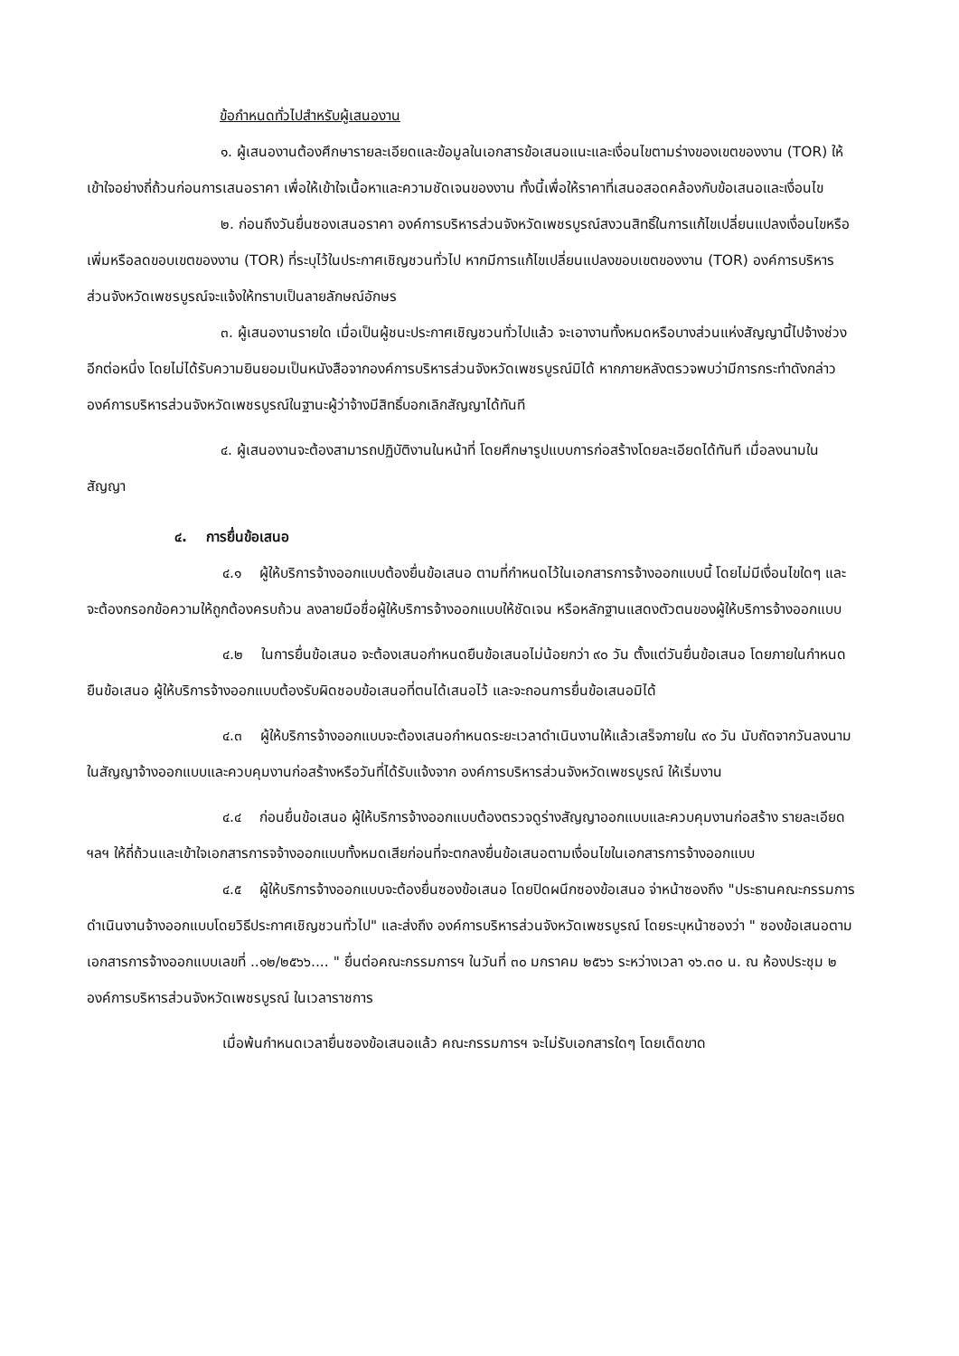ข้อกำหนดทั่วไปสำหรับผู้เสนองาน
๑. ผู้เสนองานต้องศึกษารายละเอียดและข้อมูลในเอกสารข้อเสนอแนะและเงื่อนไขตามร่างของเขตของงาน (TOR) ให้เข้าใจอย่างถี่ถ้วนก่อนการเสนอราคา เพื่อให้เข้าใจเนื้อหาและความชัดเจนของงาน ทั้งนี้เพื่อให้ราคาที่เสนอสอดคล้องกับข้อเสนอและเงื่อนไข
๒. ก่อนถึงวันยื่นซองเสนอราคา องค์การบริหารส่วนจังหวัดเพชรบูรณ์สงวนสิทธิ์ในการแก้ไขเปลี่ยนแปลงเงื่อนไขหรือเพิ่มหรือลดขอบเขตของงาน (TOR) ที่ระบุไว้ในประกาศเชิญชวนทั่วไป หากมีการแก้ไขเปลี่ยนแปลงขอบเขตของงาน (TOR) องค์การบริหารส่วนจังหวัดเพชรบูรณ์จะแจ้งให้ทราบเป็นลายลักษณ์อักษร
๓. ผู้เสนองานรายใด เมื่อเป็นผู้ชนะประกาศเชิญชวนทั่วไปแล้ว จะเอางานทั้งหมดหรือบางส่วนแห่งสัญญานี้ไปจ้างช่วงอีกต่อหนึ่ง โดยไม่ได้รับความยินยอมเป็นหนังสือจากองค์การบริหารส่วนจังหวัดเพชรบูรณ์มิได้ หากภายหลังตรวจพบว่ามีการกระทำดังกล่าว องค์การบริหารส่วนจังหวัดเพชรบูรณ์ในฐานะผู้ว่าจ้างมีสิทธิ์บอกเลิกสัญญาได้ทันที
๔. ผู้เสนองานจะต้องสามารถปฏิบัติงานในหน้าที่ โดยศึกษารูปแบบการก่อสร้างโดยละเอียดได้ทันที เมื่อลงนามในสัญญา
๔. การยื่นข้อเสนอ
๔.๑ ผู้ให้บริการจ้างออกแบบต้องยื่นข้อเสนอ ตามที่กำหนดไว้ในเอกสารการจ้างออกแบบนี้ โดยไม่มีเงื่อนไขใดๆ และจะต้องกรอกข้อความให้ถูกต้องครบถ้วน ลงลายมือชื่อผู้ให้บริการจ้างออกแบบให้ชัดเจน หรือหลักฐานแสดงตัวตนของผู้ให้บริการจ้างออกแบบ
๔.๒ ในการยื่นข้อเสนอ จะต้องเสนอกำหนดยืนข้อเสนอไม่น้อยกว่า ๙๐ วัน ตั้งแต่วันยื่นข้อเสนอ โดยภายในกำหนดยืนข้อเสนอ ผู้ให้บริการจ้างออกแบบต้องรับผิดชอบข้อเสนอที่ตนได้เสนอไว้ และจะถอนการยื่นข้อเสนอมิได้
๔.๓ ผู้ให้บริการจ้างออกแบบจะต้องเสนอกำหนดระยะเวลาดำเนินงานให้แล้วเสร็จภายใน ๙๐ วัน นับถัดจากวันลงนามในสัญญาจ้างออกแบบและควบคุมงานก่อสร้างหรือวันที่ได้รับแจ้งจาก องค์การบริหารส่วนจังหวัดเพชรบูรณ์ ให้เริ่มงาน
๔.๔ ก่อนยื่นข้อเสนอ ผู้ให้บริการจ้างออกแบบต้องตรวจดูร่างสัญญาออกแบบและควบคุมงานก่อสร้าง รายละเอียด ฯลฯ ให้ถี่ถ้วนและเข้าใจเอกสารการจจ้างออกแบบทั้งหมดเสียก่อนที่จะตกลงยื่นข้อเสนอตามเงื่อนไขในเอกสารการจ้างออกแบบ
๔.๕ ผู้ให้บริการจ้างออกแบบจะต้องยื่นซองข้อเสนอ โดยปิดผนึกซองข้อเสนอ จ่าหน้าซองถึง "ประธานคณะกรรมการดำเนินงานจ้างออกแบบโดยวิธีประกาศเชิญชวนทั่วไป" และส่งถึง องค์การบริหารส่วนจังหวัดเพชรบูรณ์ โดยระบุหน้าซองว่า " ซองข้อเสนอตามเอกสารการจ้างออกแบบเลขที่ ..๑๒/๒๕๖๖.... " ยื่นต่อคณะกรรมการฯ ในวันที่ ๓๐ มกราคม ๒๕๖๖ ระหว่างเวลา ๑๖.๓๐ น. ณ ห้องประชุม ๒ องค์การบริหารส่วนจังหวัดเพชรบูรณ์ ในเวลาราชการ
เมื่อพ้นกำหนดเวลายื่นซองข้อเสนอแล้ว คณะกรรมการฯ จะไม่รับเอกสารใดๆ โดยเด็ดขาด